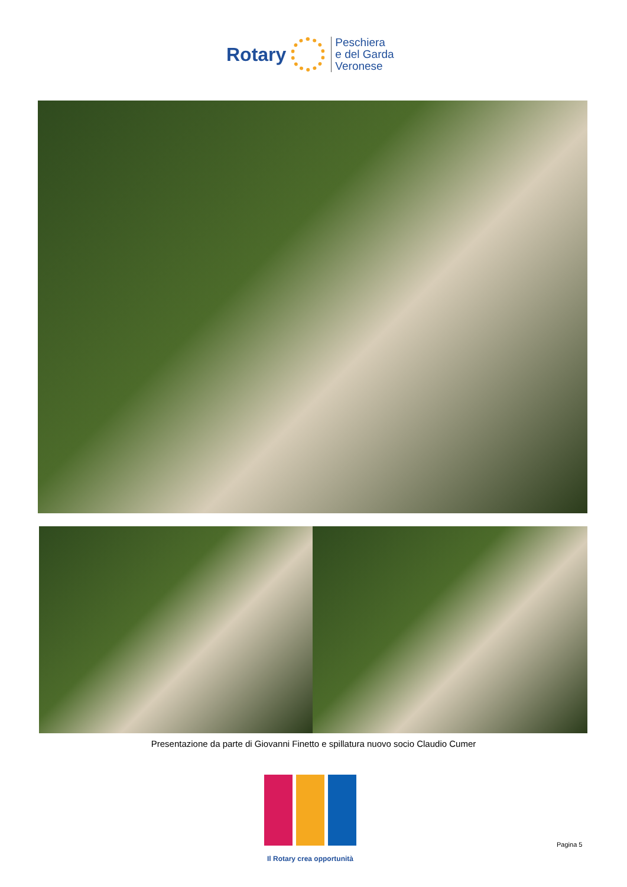Rotary
Peschiera
e del Garda
Veronese
Presentazione da parte di Giovanni Finetto e spillatura nuovo socio Claudio Cumer
Il Rotary crea opportunità
Pagina 5